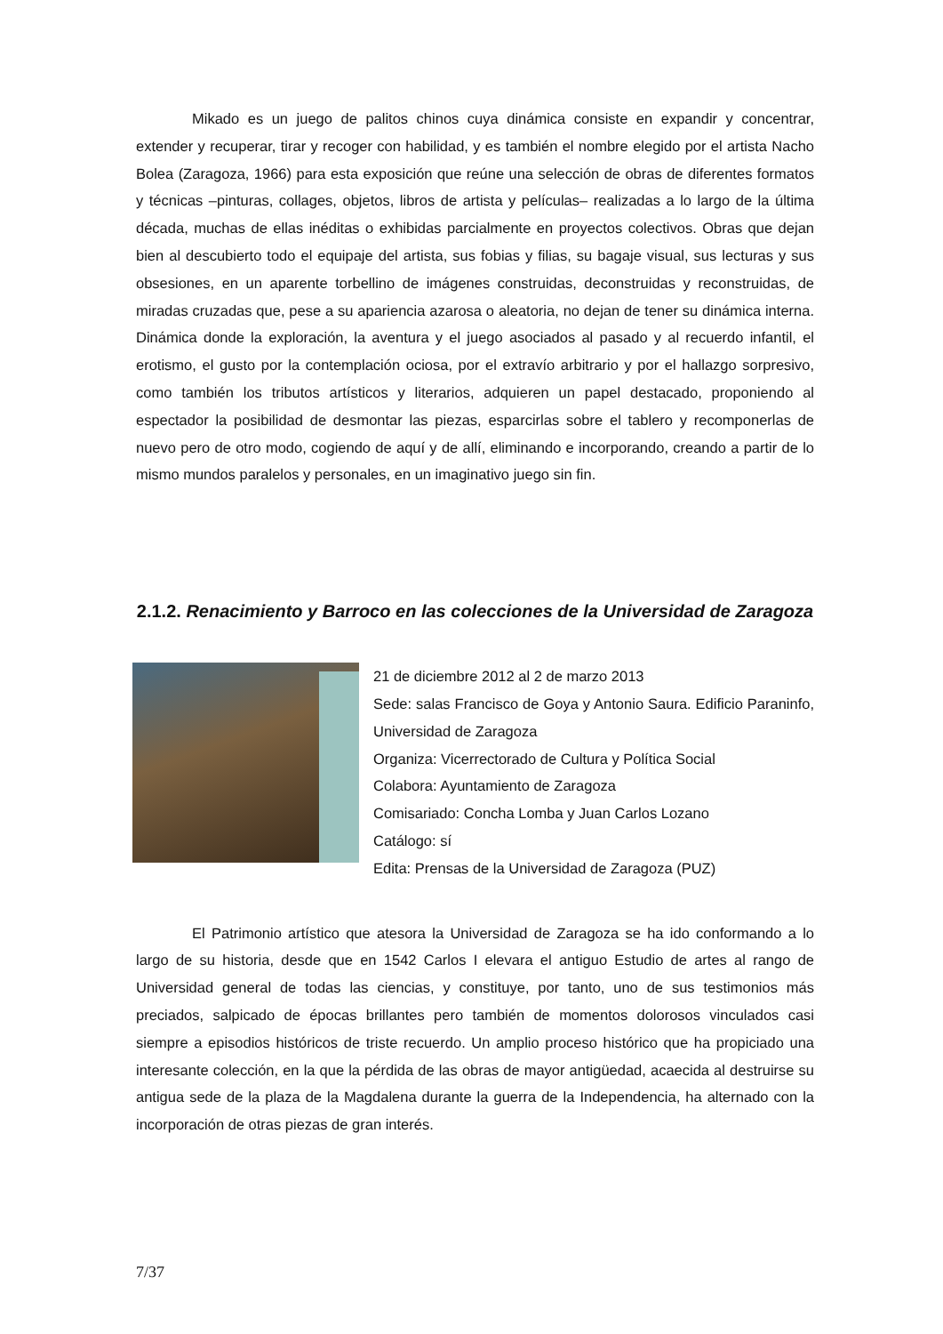Mikado es un juego de palitos chinos cuya dinámica consiste en expandir y concentrar, extender y recuperar, tirar y recoger con habilidad, y es también el nombre elegido por el artista Nacho Bolea (Zaragoza, 1966) para esta exposición que reúne una selección de obras de diferentes formatos y técnicas –pinturas, collages, objetos, libros de artista y películas– realizadas a lo largo de la última década, muchas de ellas inéditas o exhibidas parcialmente en proyectos colectivos. Obras que dejan bien al descubierto todo el equipaje del artista, sus fobias y filias, su bagaje visual, sus lecturas y sus obsesiones, en un aparente torbellino de imágenes construidas, deconstruidas y reconstruidas, de miradas cruzadas que, pese a su apariencia azarosa o aleatoria, no dejan de tener su dinámica interna. Dinámica donde la exploración, la aventura y el juego asociados al pasado y al recuerdo infantil, el erotismo, el gusto por la contemplación ociosa, por el extravío arbitrario y por el hallazgo sorpresivo, como también los tributos artísticos y literarios, adquieren un papel destacado, proponiendo al espectador la posibilidad de desmontar las piezas, esparcirlas sobre el tablero y recomponerlas de nuevo pero de otro modo, cogiendo de aquí y de allí, eliminando e incorporando, creando a partir de lo mismo mundos paralelos y personales, en un imaginativo juego sin fin.
2.1.2. Renacimiento y Barroco en las colecciones de la Universidad de Zaragoza
21 de diciembre 2012 al 2 de marzo 2013
Sede: salas Francisco de Goya y Antonio Saura. Edificio Paraninfo, Universidad de Zaragoza
Organiza: Vicerrectorado de Cultura y Política Social
Colabora: Ayuntamiento de Zaragoza
Comisariado: Concha Lomba y Juan Carlos Lozano
Catálogo: sí
Edita: Prensas de la Universidad de Zaragoza (PUZ)
El Patrimonio artístico que atesora la Universidad de Zaragoza se ha ido conformando a lo largo de su historia, desde que en 1542 Carlos I elevara el antiguo Estudio de artes al rango de Universidad general de todas las ciencias, y constituye, por tanto, uno de sus testimonios más preciados, salpicado de épocas brillantes pero también de momentos dolorosos vinculados casi siempre a episodios históricos de triste recuerdo. Un amplio proceso histórico que ha propiciado una interesante colección, en la que la pérdida de las obras de mayor antigüedad, acaecida al destruirse su antigua sede de la plaza de la Magdalena durante la guerra de la Independencia, ha alternado con la incorporación de otras piezas de gran interés.
7/37